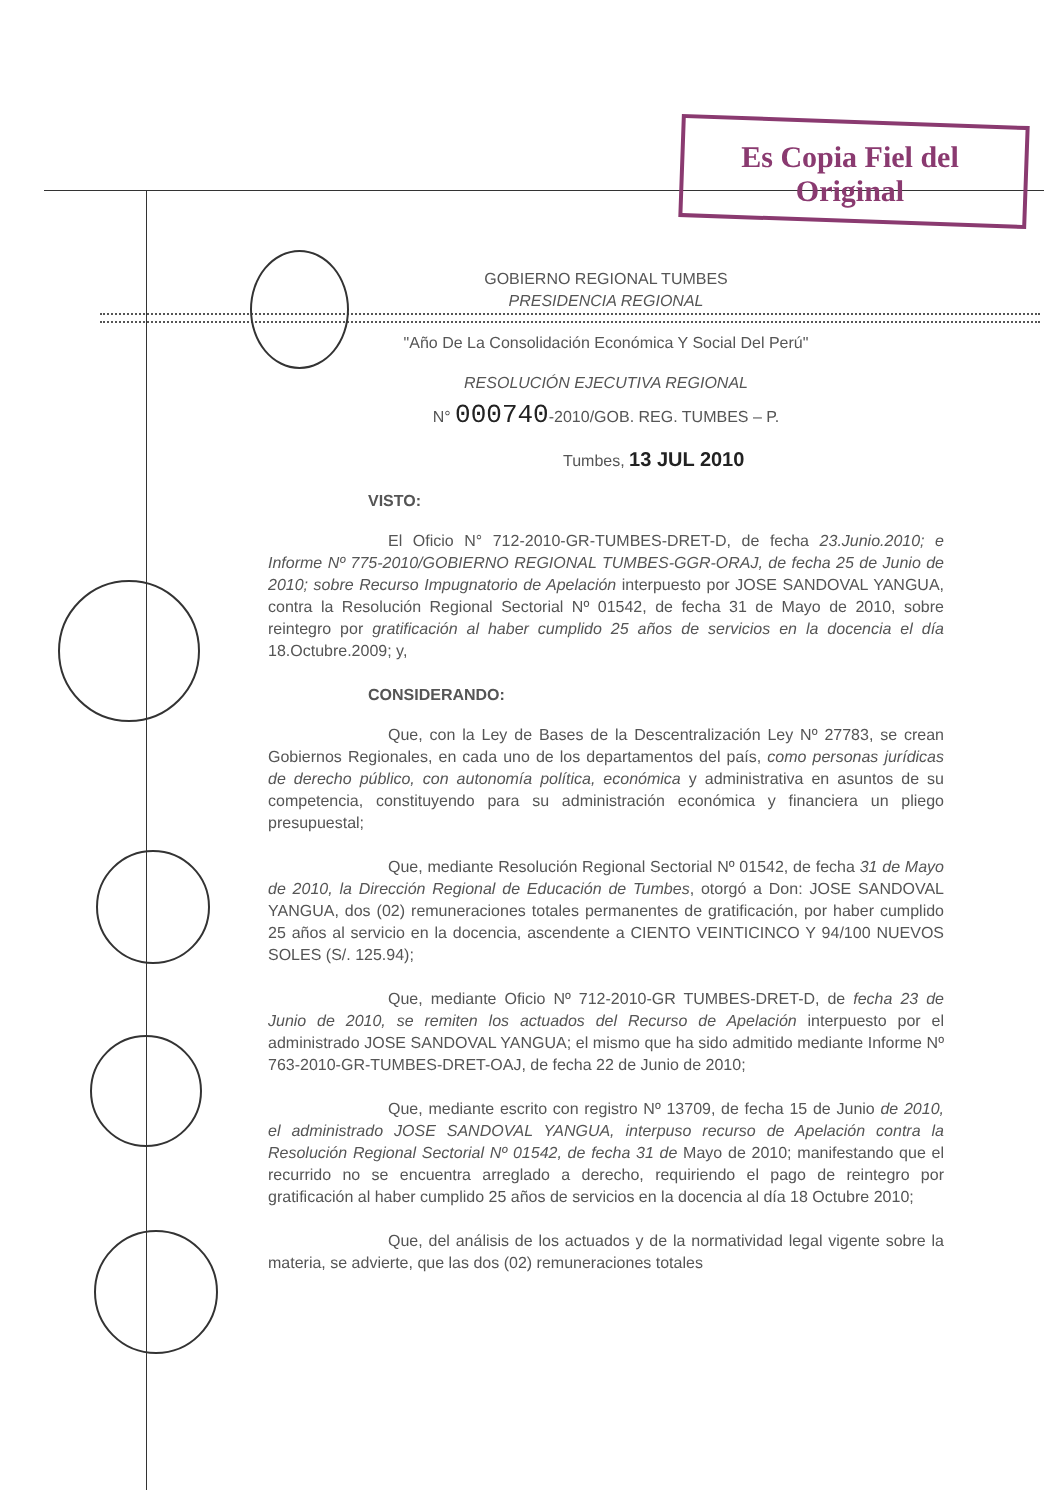Es Copia Fiel del Original
GOBIERNO REGIONAL TUMBES
PRESIDENCIA REGIONAL
"Año De La Consolidación Económica Y Social Del Perú"
RESOLUCIÓN EJECUTIVA REGIONAL
N° 000740-2010/GOB. REG. TUMBES – P.
Tumbes, 13 JUL 2010
VISTO:
El Oficio N° 712-2010-GR-TUMBES-DRET-D, de fecha 23.Junio.2010; e Informe Nº 775-2010/GOBIERNO REGIONAL TUMBES-GGR-ORAJ, de fecha 25 de Junio de 2010; sobre Recurso Impugnatorio de Apelación interpuesto por JOSE SANDOVAL YANGUA, contra la Resolución Regional Sectorial Nº 01542, de fecha 31 de Mayo de 2010, sobre reintegro por gratificación al haber cumplido 25 años de servicios en la docencia el día 18.Octubre.2009; y,
CONSIDERANDO:
Que, con la Ley de Bases de la Descentralización Ley Nº 27783, se crean Gobiernos Regionales, en cada uno de los departamentos del país, como personas jurídicas de derecho público, con autonomía política, económica y administrativa en asuntos de su competencia, constituyendo para su administración económica y financiera un pliego presupuestal;
Que, mediante Resolución Regional Sectorial Nº 01542, de fecha 31 de Mayo de 2010, la Dirección Regional de Educación de Tumbes, otorgó a Don: JOSE SANDOVAL YANGUA, dos (02) remuneraciones totales permanentes de gratificación, por haber cumplido 25 años al servicio en la docencia, ascendente a CIENTO VEINTICINCO Y 94/100 NUEVOS SOLES (S/. 125.94);
Que, mediante Oficio Nº 712-2010-GR TUMBES-DRET-D, de fecha 23 de Junio de 2010, se remiten los actuados del Recurso de Apelación interpuesto por el administrado JOSE SANDOVAL YANGUA; el mismo que ha sido admitido mediante Informe Nº 763-2010-GR-TUMBES-DRET-OAJ, de fecha 22 de Junio de 2010;
Que, mediante escrito con registro Nº 13709, de fecha 15 de Junio de 2010, el administrado JOSE SANDOVAL YANGUA, interpuso recurso de Apelación contra la Resolución Regional Sectorial Nº 01542, de fecha 31 de Mayo de 2010; manifestando que el recurrido no se encuentra arreglado a derecho, requiriendo el pago de reintegro por gratificación al haber cumplido 25 años de servicios en la docencia al día 18 Octubre 2010;
Que, del análisis de los actuados y de la normatividad legal vigente sobre la materia, se advierte, que las dos (02) remuneraciones totales